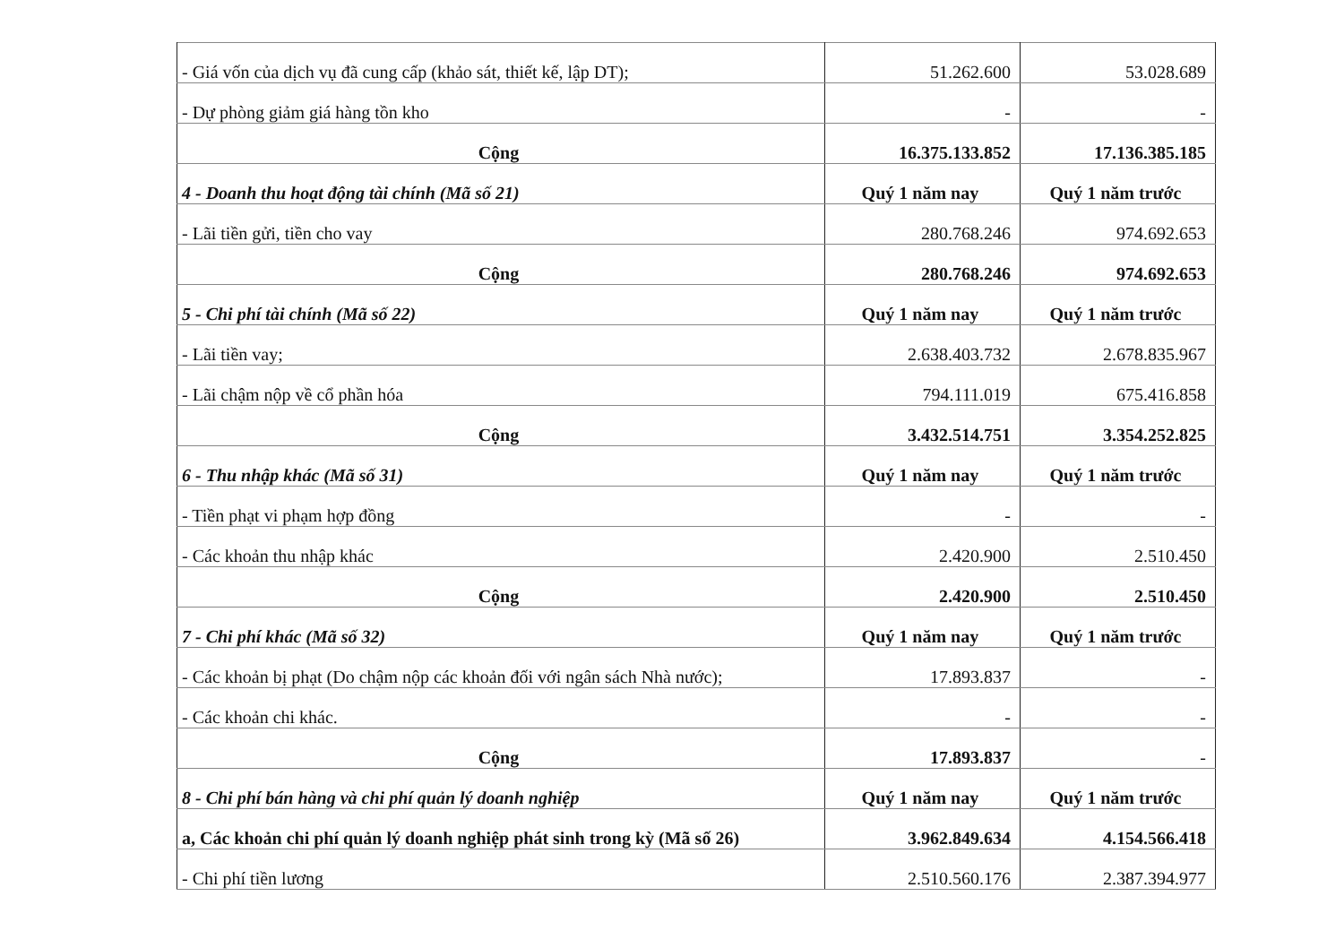| - Giá vốn của dịch vụ đã cung cấp (khảo sát, thiết kế, lập DT); | 51.262.600 | 53.028.689 |
| - Dự phòng giảm giá hàng tồn kho | - | - |
| Cộng | 16.375.133.852 | 17.136.385.185 |
| 4 - Doanh thu hoạt động tài chính (Mã số 21) | Quý 1 năm nay | Quý 1 năm trước |
| - Lãi tiền gửi, tiền cho vay | 280.768.246 | 974.692.653 |
| Cộng | 280.768.246 | 974.692.653 |
| 5 - Chi phí tài chính (Mã số 22) | Quý 1 năm nay | Quý 1 năm trước |
| - Lãi tiền vay; | 2.638.403.732 | 2.678.835.967 |
| - Lãi chậm nộp về cổ phần hóa | 794.111.019 | 675.416.858 |
| Cộng | 3.432.514.751 | 3.354.252.825 |
| 6 - Thu nhập khác (Mã số 31) | Quý 1 năm nay | Quý 1 năm trước |
| - Tiền phạt vi phạm hợp đồng | - | - |
| - Các khoản thu nhập khác | 2.420.900 | 2.510.450 |
| Cộng | 2.420.900 | 2.510.450 |
| 7 - Chi phí khác (Mã số 32) | Quý 1 năm nay | Quý 1 năm trước |
| - Các khoản bị phạt (Do chậm nộp các khoản đối với ngân sách Nhà nước); | 17.893.837 | - |
| - Các khoản chi khác. | - | - |
| Cộng | 17.893.837 | - |
| 8 - Chi phí bán hàng và chi phí quản lý doanh nghiệp | Quý 1 năm nay | Quý 1 năm trước |
| a, Các khoản chi phí quản lý doanh nghiệp phát sinh trong kỳ (Mã số 26) | 3.962.849.634 | 4.154.566.418 |
| - Chi phí tiền lương | 2.510.560.176 | 2.387.394.977 |